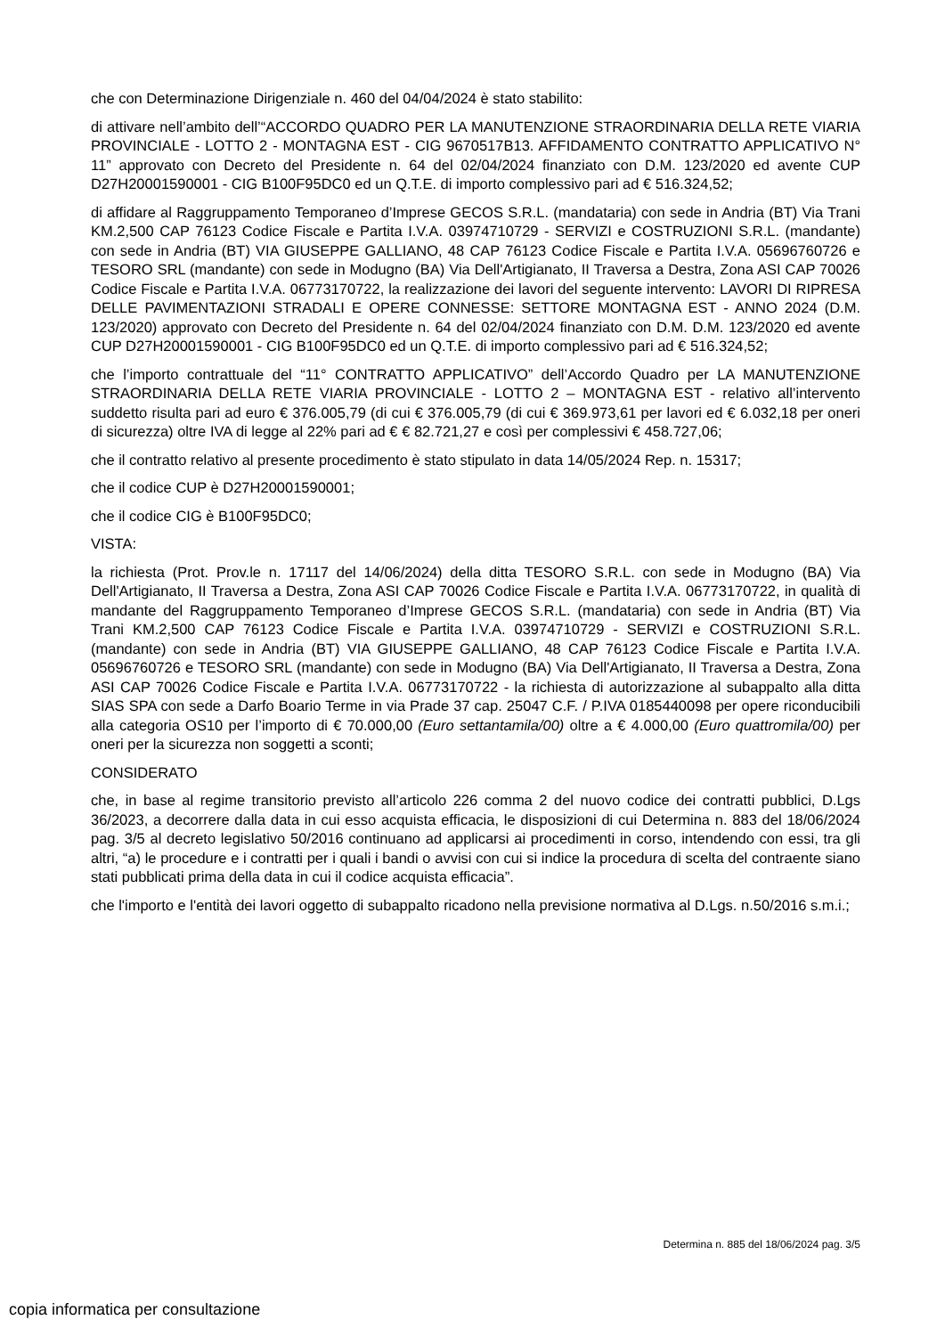che con Determinazione Dirigenziale n. 460 del 04/04/2024 è stato stabilito:
di attivare nell’ambito dell’“ACCORDO QUADRO PER LA MANUTENZIONE STRAORDINARIA DELLA RETE VIARIA PROVINCIALE - LOTTO 2 - MONTAGNA EST - CIG 9670517B13. AFFIDAMENTO CONTRATTO APPLICATIVO N° 11” approvato con Decreto del Presidente n. 64 del 02/04/2024 finanziato con D.M. 123/2020 ed avente CUP D27H20001590001 - CIG B100F95DC0 ed un Q.T.E. di importo complessivo pari ad € 516.324,52;
di affidare al Raggruppamento Temporaneo d’Imprese GECOS S.R.L. (mandataria) con sede in Andria (BT) Via Trani KM.2,500 CAP 76123 Codice Fiscale e Partita I.V.A. 03974710729 - SERVIZI e COSTRUZIONI S.R.L. (mandante) con sede in Andria (BT) VIA GIUSEPPE GALLIANO, 48 CAP 76123 Codice Fiscale e Partita I.V.A. 05696760726 e TESORO SRL (mandante) con sede in Modugno (BA) Via Dell'Artigianato, II Traversa a Destra, Zona ASI CAP 70026 Codice Fiscale e Partita I.V.A. 06773170722, la realizzazione dei lavori del seguente intervento: LAVORI DI RIPRESA DELLE PAVIMENTAZIONI STRADALI E OPERE CONNESSE: SETTORE MONTAGNA EST - ANNO 2024 (D.M. 123/2020) approvato con Decreto del Presidente n. 64 del 02/04/2024 finanziato con D.M. D.M. 123/2020 ed avente CUP D27H20001590001 - CIG B100F95DC0 ed un Q.T.E. di importo complessivo pari ad € 516.324,52;
che l’importo contrattuale del “11° CONTRATTO APPLICATIVO” dell’Accordo Quadro per LA MANUTENZIONE STRAORDINARIA DELLA RETE VIARIA PROVINCIALE - LOTTO 2 – MONTAGNA EST - relativo all’intervento suddetto risulta pari ad euro € 376.005,79 (di cui € 376.005,79 (di cui € 369.973,61 per lavori ed € 6.032,18 per oneri di sicurezza) oltre IVA di legge al 22% pari ad € € 82.721,27 e così per complessivi € 458.727,06;
che il contratto relativo al presente procedimento è stato stipulato in data 14/05/2024 Rep. n. 15317;
che il codice CUP è D27H20001590001;
che il codice CIG è B100F95DC0;
VISTA:
la richiesta (Prot. Prov.le n. 17117 del 14/06/2024) della ditta TESORO S.R.L. con sede in Modugno (BA) Via Dell'Artigianato, II Traversa a Destra, Zona ASI CAP 70026 Codice Fiscale e Partita I.V.A. 06773170722, in qualità di mandante del Raggruppamento Temporaneo d’Imprese GECOS S.R.L. (mandataria) con sede in Andria (BT) Via Trani KM.2,500 CAP 76123 Codice Fiscale e Partita I.V.A. 03974710729 - SERVIZI e COSTRUZIONI S.R.L. (mandante) con sede in Andria (BT) VIA GIUSEPPE GALLIANO, 48 CAP 76123 Codice Fiscale e Partita I.V.A. 05696760726 e TESORO SRL (mandante) con sede in Modugno (BA) Via Dell'Artigianato, II Traversa a Destra, Zona ASI CAP 70026 Codice Fiscale e Partita I.V.A. 06773170722 - la richiesta di autorizzazione al subappalto alla ditta SIAS SPA con sede a Darfo Boario Terme in via Prade 37 cap. 25047 C.F. / P.IVA 0185440098 per opere riconducibili alla categoria OS10 per l’importo di € 70.000,00 (Euro settantamila/00) oltre a € 4.000,00 (Euro quattromila/00) per oneri per la sicurezza non soggetti a sconti;
CONSIDERATO
che, in base al regime transitorio previsto all’articolo 226 comma 2 del nuovo codice dei contratti pubblici, D.Lgs 36/2023, a decorrere dalla data in cui esso acquista efficacia, le disposizioni di cui Determina n. 883 del 18/06/2024 pag. 3/5 al decreto legislativo 50/2016 continuano ad applicarsi ai procedimenti in corso, intendendo con essi, tra gli altri, “a) le procedure e i contratti per i quali i bandi o avvisi con cui si indice la procedura di scelta del contraente siano stati pubblicati prima della data in cui il codice acquista efficacia”.
che l'importo e l'entità dei lavori oggetto di subappalto ricadono nella previsione normativa al D.Lgs. n.50/2016 s.m.i.;
Determina n. 885 del 18/06/2024 pag. 3/5
copia informatica per consultazione